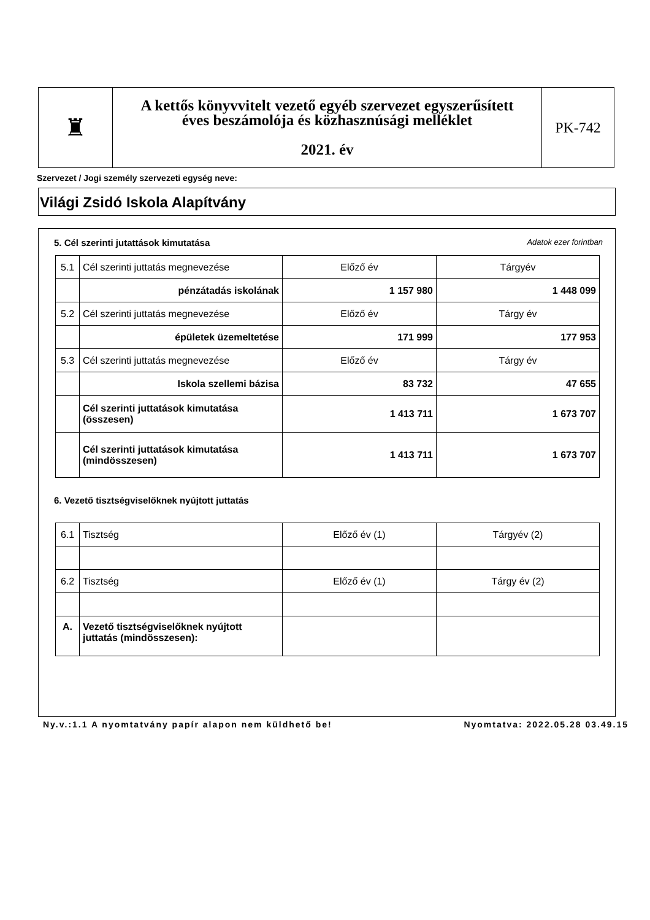| ♜ | A kettős könyvvitelt vezető egyéb szervezet egyszerűsített éves beszámolója és közhasznúsági melléklet 2021. év | PK-742 |
Szervezet / Jogi személy szervezeti egység neve:
Világi Zsidó Iskola Alapítvány
5. Cél szerinti jutattások kimutatása Adatok ezer forintban
| 5.1 | Cél szerinti juttatás megnevezése | Előző év | Tárgyév |
| | pénzátadás iskolának | 1 157 980 | 1 448 099 |
| 5.2 | Cél szerinti juttatás megnevezése | Előző év | Tárgy év |
| | épületek üzemeltetése | 171 999 | 177 953 |
| 5.3 | Cél szerinti juttatás megnevezése | Előző év | Tárgy év |
| | Iskola szellemi bázisa | 83 732 | 47 655 |
| | Cél szerinti juttatások kimutatása (összesen) | 1 413 711 | 1 673 707 |
| | Cél szerinti juttatások kimutatása (mindösszesen) | 1 413 711 | 1 673 707 |
6. Vezető tisztségviselőknek nyújtott juttatás
| 6.1 | Tisztség | Előző év (1) | Tárgyév (2) |
| 6.2 | Tisztség | Előző év (1) | Tárgy év (2) |
| A. | Vezető tisztségviselőknek nyújtott juttatás (mindösszesen): | | |
Ny.v.:1.1 A nyomtatvány papír alapon nem küldhető be! Nyomtatva: 2022.05.28 03.49.15